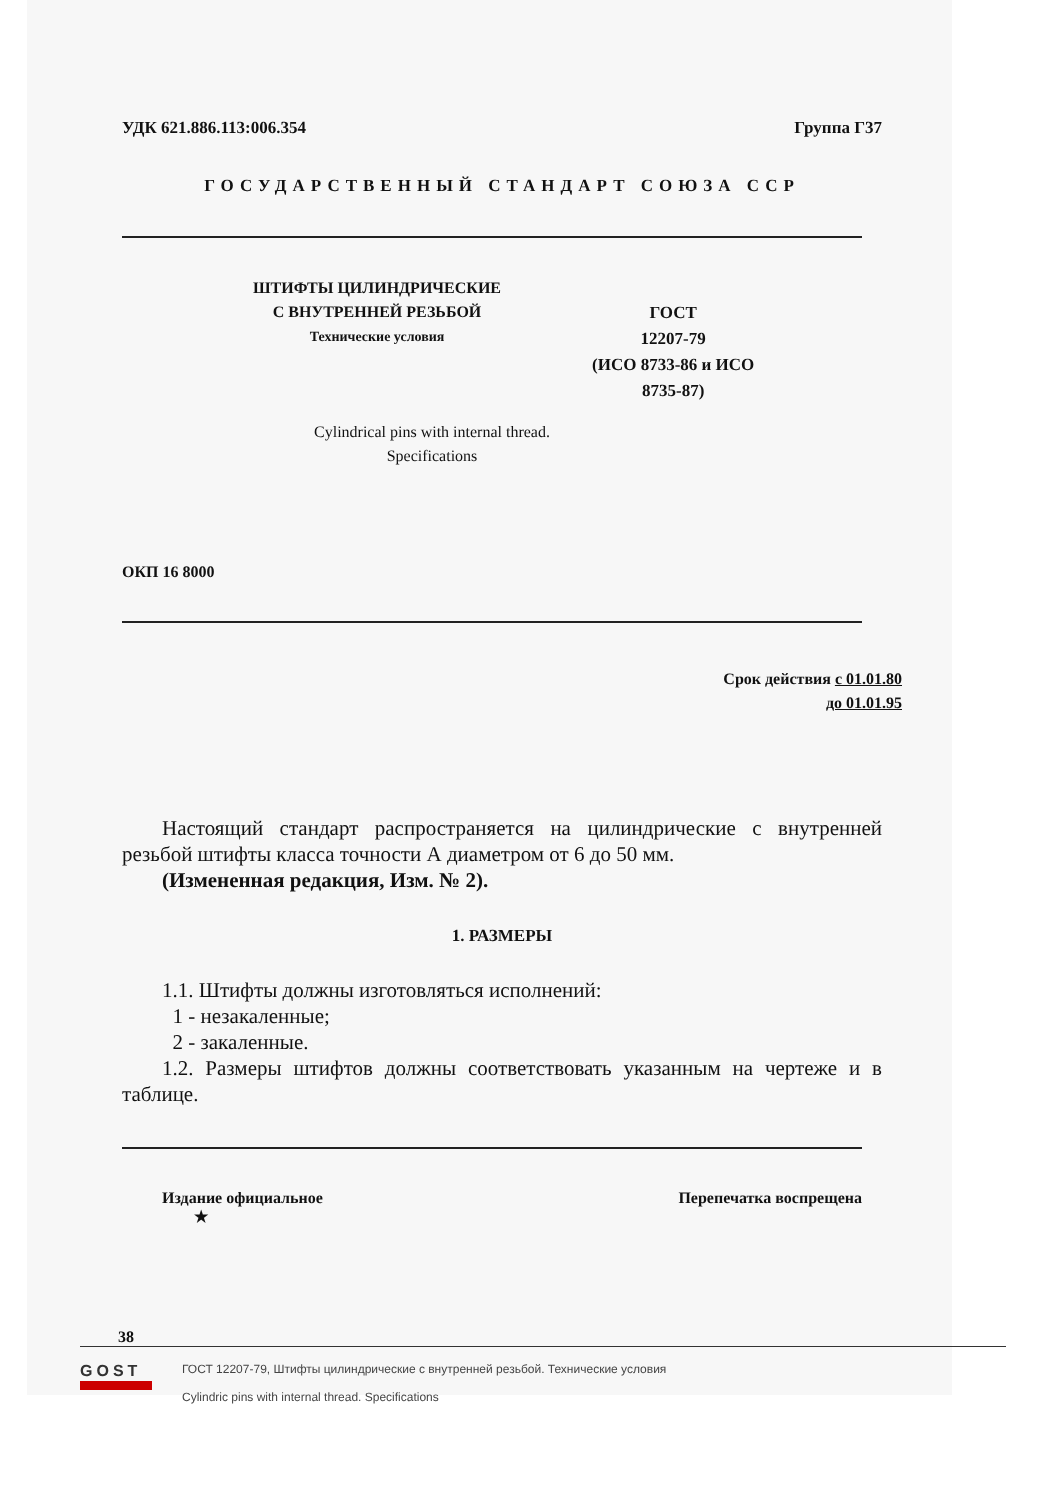УДК 621.886.113:006.354 Группа Г37
ГОСУДАРСТВЕННЫЙ СТАНДАРТ СОЮЗА ССР
ШТИФТЫ ЦИЛИНДРИЧЕСКИЕ
С ВНУТРЕННЕЙ РЕЗЬБОЙ
Технические условия
ГОСТ
12207-79
(ИСО 8733-86 и ИСО
8735-87)
Cylindrical pins with internal thread.
Specifications
ОКП 16 8000
Срок действия с 01.01.80
до 01.01.95
Настоящий стандарт распространяется на цилиндрические с внутренней резьбой штифты класса точности А диаметром от 6 до 50 мм.
(Измененная редакция, Изм. № 2).
1. РАЗМЕРЫ
1.1. Штифты должны изготовляться исполнений:
1 - незакаленные;
2 - закаленные.
1.2. Размеры штифтов должны соответствовать указанным на чертеже и в таблице.
Издание официальное
★ Перепечатка воспрещена
38
GOST
ГОСТ 12207-79, Штифты цилиндрические с внутренней резьбой. Технические условия
Cylindric pins with internal thread. Specifications